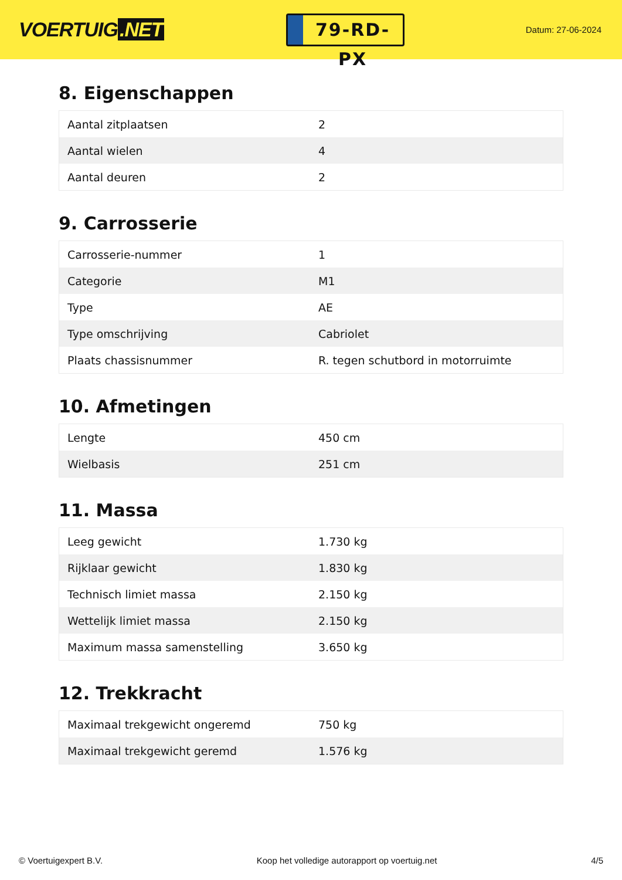VOERTUIG.NET
79-RD-PX
Datum: 27-06-2024
8. Eigenschappen
| Aantal zitplaatsen | 2 |
| Aantal wielen | 4 |
| Aantal deuren | 2 |
9. Carrosserie
| Carrosserie-nummer | 1 |
| Categorie | M1 |
| Type | AE |
| Type omschrijving | Cabriolet |
| Plaats chassisnummer | R. tegen schutbord in motorruimte |
10. Afmetingen
| Lengte | 450 cm |
| Wielbasis | 251 cm |
11. Massa
| Leeg gewicht | 1.730 kg |
| Rijklaar gewicht | 1.830 kg |
| Technisch limiet massa | 2.150 kg |
| Wettelijk limiet massa | 2.150 kg |
| Maximum massa samenstelling | 3.650 kg |
12. Trekkracht
| Maximaal trekgewicht ongeremd | 750 kg |
| Maximaal trekgewicht geremd | 1.576 kg |
© Voertuigexpert B.V. Koop het volledige autorapport op voertuig.net 4/5